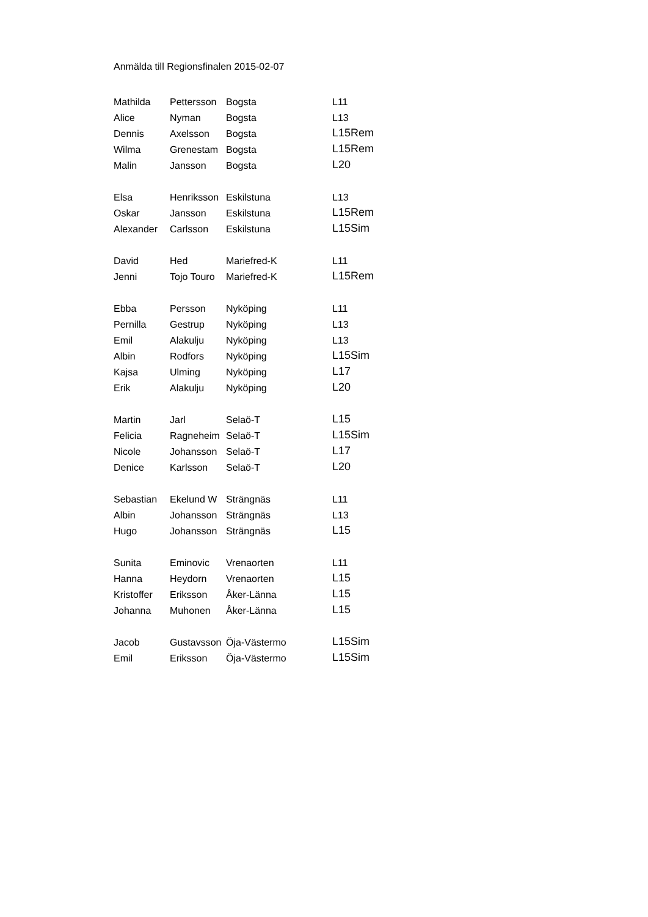Anmälda till Regionsfinalen 2015-02-07
| Mathilda | Pettersson | Bogsta | L11 |
| Alice | Nyman | Bogsta | L13 |
| Dennis | Axelsson | Bogsta | L15Rem |
| Wilma | Grenestam | Bogsta | L15Rem |
| Malin | Jansson | Bogsta | L20 |
| Elsa | Henriksson | Eskilstuna | L13 |
| Oskar | Jansson | Eskilstuna | L15Rem |
| Alexander | Carlsson | Eskilstuna | L15Sim |
| David | Hed | Mariefred-K | L11 |
| Jenni | Tojo Touro | Mariefred-K | L15Rem |
| Ebba | Persson | Nyköping | L11 |
| Pernilla | Gestrup | Nyköping | L13 |
| Emil | Alakulju | Nyköping | L13 |
| Albin | Rodfors | Nyköping | L15Sim |
| Kajsa | Ulming | Nyköping | L17 |
| Erik | Alakulju | Nyköping | L20 |
| Martin | Jarl | Selaö-T | L15 |
| Felicia | Ragneheim | Selaö-T | L15Sim |
| Nicole | Johansson | Selaö-T | L17 |
| Denice | Karlsson | Selaö-T | L20 |
| Sebastian | Ekelund W | Strängnäs | L11 |
| Albin | Johansson | Strängnäs | L13 |
| Hugo | Johansson | Strängnäs | L15 |
| Sunita | Eminovic | Vrenaorten | L11 |
| Hanna | Heydorn | Vrenaorten | L15 |
| Kristoffer | Eriksson | Åker-Länna | L15 |
| Johanna | Muhonen | Åker-Länna | L15 |
| Jacob | Gustavsson | Öja-Västermo | L15Sim |
| Emil | Eriksson | Öja-Västermo | L15Sim |